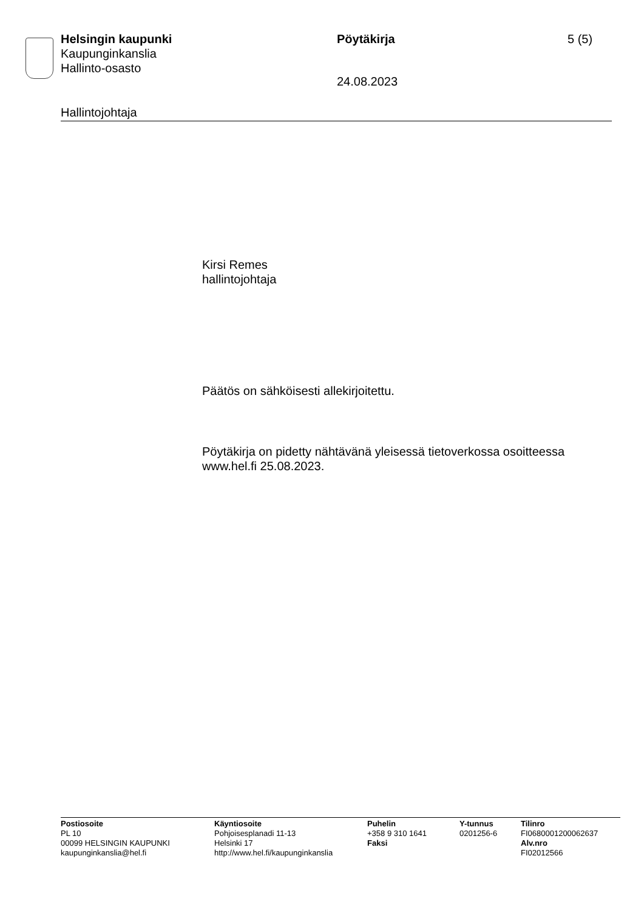Helsingin kaupunki
Kaupunginkanslia
Hallinto-osasto
Pöytäkirja
24.08.2023
5 (5)
Hallintojohtaja
Kirsi Remes
hallintojohtaja
Päätös on sähköisesti allekirjoitettu.
Pöytäkirja on pidetty nähtävänä yleisessä tietoverkossa osoitteessa www.hel.fi 25.08.2023.
Postiosoite
PL 10
00099 HELSINGIN KAUPUNKI
kaupunginkanslia@hel.fi
Käyntiosoite
Pohjoisesplanadi 11-13
Helsinki 17
http://www.hel.fi/kaupunginkanslia
Puhelin
+358 9 310 1641
Faksi
Y-tunnus
0201256-6
Tilinro
FI0680001200062637
Alv.nro
FI02012566